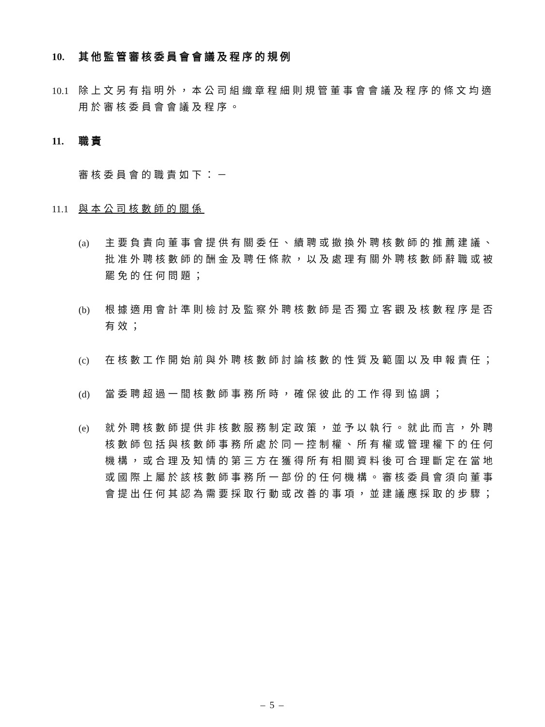10. 其他監管審核委員會會議及程序的規例
10.1
除上文另有指明外，本公司組織章程細則規管董事會會議及程序的條文均適用於審核委員會會議及程序。
11. 職責
審核委員會的職責如下：－
11.1
與本公司核數師的關係
(a) 主要負責向董事會提供有關委任、續聘或撤換外聘核數師的推薦建議、批准外聘核數師的酬金及聘任條款，以及處理有關外聘核數師辭職或被罷免的任何問題；
(b) 根據適用會計準則檢討及監察外聘核數師是否獨立客觀及核數程序是否有效；
(c) 在核數工作開始前與外聘核數師討論核數的性質及範圍以及申報責任；
(d) 當委聘超過一間核數師事務所時，確保彼此的工作得到協調；
(e) 就外聘核數師提供非核數服務制定政策，並予以執行。就此而言，外聘核數師包括與核數師事務所處於同一控制權、所有權或管理權下的任何機構，或合理及知情的第三方在獲得所有相關資料後可合理斷定在當地或國際上屬於該核數師事務所一部份的任何機構。審核委員會須向董事會提出任何其認為需要採取行動或改善的事項，並建議應採取的步驟；
– 5 –